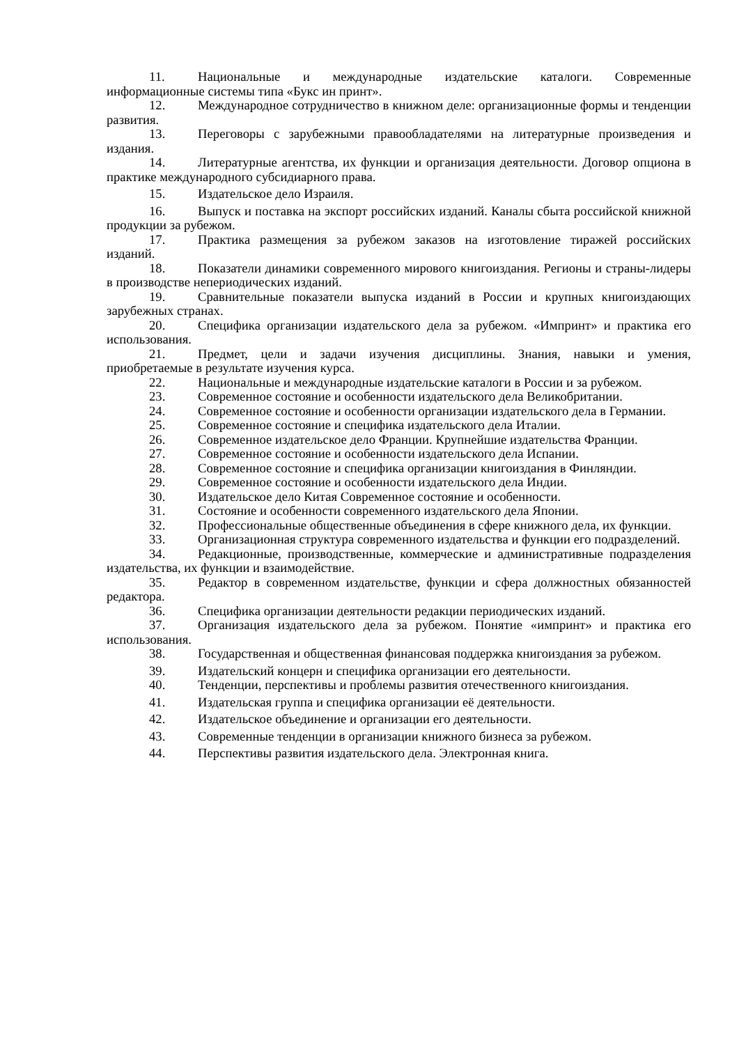11. Национальные и международные издательские каталоги. Современные информационные системы типа «Букс ин принт».
12. Международное сотрудничество в книжном деле: организационные формы и тенденции развития.
13. Переговоры с зарубежными правообладателями на литературные произведения и издания.
14. Литературные агентства, их функции и организация деятельности. Договор опциона в практике международного субсидиарного права.
15. Издательское дело Израиля.
16. Выпуск и поставка на экспорт российских изданий. Каналы сбыта российской книжной продукции за рубежом.
17. Практика размещения за рубежом заказов на изготовление тиражей российских изданий.
18. Показатели динамики современного мирового книгоиздания. Регионы и страны-лидеры в производстве непериодических изданий.
19. Сравнительные показатели выпуска изданий в России и крупных книгоиздающих зарубежных странах.
20. Специфика организации издательского дела за рубежом. «Импринт» и практика его использования.
21. Предмет, цели и задачи изучения дисциплины. Знания, навыки и умения, приобретаемые в результате изучения курса.
22. Национальные и международные издательские каталоги в России и за рубежом.
23. Современное состояние и особенности издательского дела Великобритании.
24. Современное состояние и особенности организации издательского дела в Германии.
25. Современное состояние и специфика издательского дела Италии.
26. Современное издательское дело Франции. Крупнейшие издательства Франции.
27. Современное состояние и особенности издательского дела Испании.
28. Современное состояние и специфика организации книгоиздания в Финляндии.
29. Современное состояние и особенности издательского дела Индии.
30. Издательское дело Китая Современное состояние и особенности.
31. Состояние и особенности современного издательского дела Японии.
32. Профессиональные общественные объединения в сфере книжного дела, их функции.
33. Организационная структура современного издательства и функции его подразделений.
34. Редакционные, производственные, коммерческие и административные подразделения издательства, их функции и взаимодействие.
35. Редактор в современном издательстве, функции и сфера должностных обязанностей редактора.
36. Специфика организации деятельности редакции периодических изданий.
37. Организация издательского дела за рубежом. Понятие «импринт» и практика его использования.
38. Государственная и общественная финансовая поддержка книгоиздания за рубежом.
39. Издательский концерн и специфика организации его деятельности.
40. Тенденции, перспективы и проблемы развития отечественного книгоиздания.
41. Издательская группа и специфика организации её деятельности.
42. Издательское объединение и организации его деятельности.
43. Современные тенденции в организации книжного бизнеса за рубежом.
44. Перспективы развития издательского дела. Электронная книга.